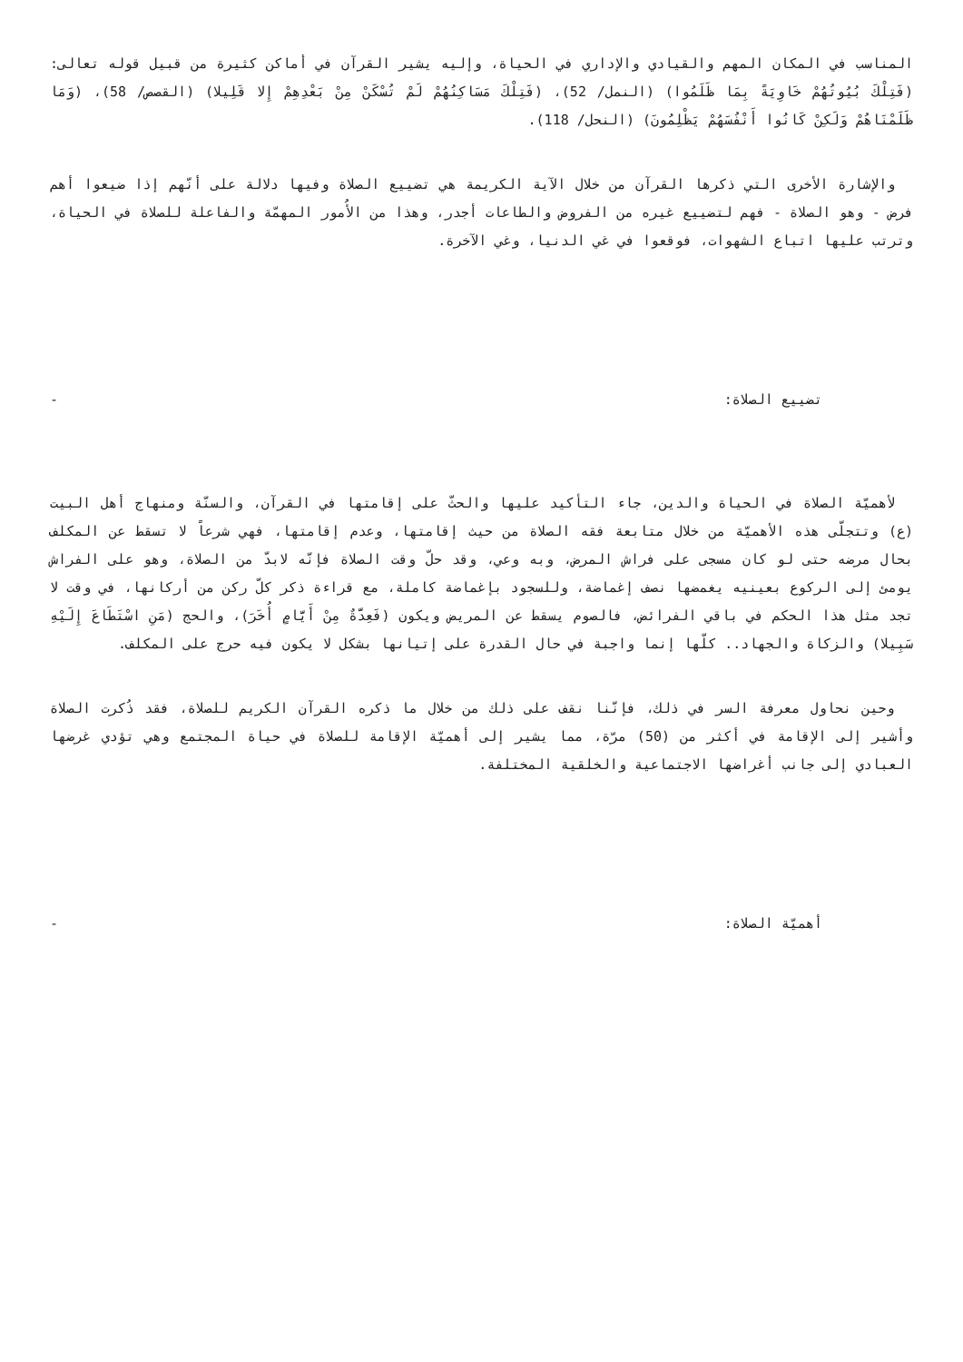المناسب في المكان المهم والقيادي والإداري في الحياة، وإليه يشير القرآن في أماكن كثيرة من قبيل قوله تعالى: (فَتِلْكَ بُيُوتُهُمْ خَاوِيَةً بِمَا ظَلَمُوا) (النمل/ 52)، (فَتِلْكَ مَسَاكِنُهُمْ لَمْ تُسْكَنْ مِنْ بَعْدِهِمْ إِلا قَلِيلا) (القصص/ 58)، (وَمَا ظَلَمْنَاهُمْ وَلَكِنْ كَانُوا أَنْفُسَهُمْ يَظْلِمُونَ) (النحل/ 118).
والإشارة الأخرى التي ذكرها القرآن من خلال الآية الكريمة هي تضييع الصلاة وفيها دلالة على أنّهم إذا ضيعوا أهم فرض - وهو الصلاة - فهم لتضييع غيره من الفروض والطاعات أجدر، وهذا من الأُمور المهمّة والفاعلة للصلاة في الحياة، وترتب عليها اتباع الشهوات، فوقعوا في غي الدنيا، وغي الآخرة.
تضييع الصلاة: -
لأهميّة الصلاة في الحياة والدين، جاء التأكيد عليها والحثّ على إقامتها في القرآن، والسنّة ومنهاج أهل البيت (ع) وتتجلّى هذه الأهميّة من خلال متابعة فقه الصلاة من حيث إقامتها، وعدم إقامتها، فهي شرعاً لا تسقط عن المكلف بحال مرضه حتى لو كان مسجى على فراش المرض، وبه وعي، وقد حلّ وقت الصلاة فإنّه لابدّ من الصلاة، وهو على الفراش يومئ إلى الركوع بعينيه يغمضها نصف إغماضة، وللسجود بإغماضة كاملة، مع قراءة ذكر كلّ ركن من أركانها، في وقت لا تجد مثل هذا الحكم في باقي الفرائض، فالصوم يسقط عن المريض ويكون (فَعِدَّةٌ مِنْ أَيَّامٍ أُخَرَ)، والحج (مَنِ اسْتَطَاعَ إِلَيْهِ سَبِيلا) والزكاة والجهاد.. كلّها إنما واجبة في حال القدرة على إتيانها بشكل لا يكون فيه حرج على المكلف.
وحين نحاول معرفة السر في ذلك، فإنّنا نقف على ذلك من خلال ما ذكره القرآن الكريم للصلاة، فقد ذُكرت الصلاة وأشير إلى الإقامة في أكثر من (50) مرّة، مما يشير إلى أهميّة الإقامة للصلاة في حياة المجتمع وهي تؤدي غرضها العبادي إلى جانب أغراضها الاجتماعية والخلقية المختلفة.
أهميّة الصلاة: -